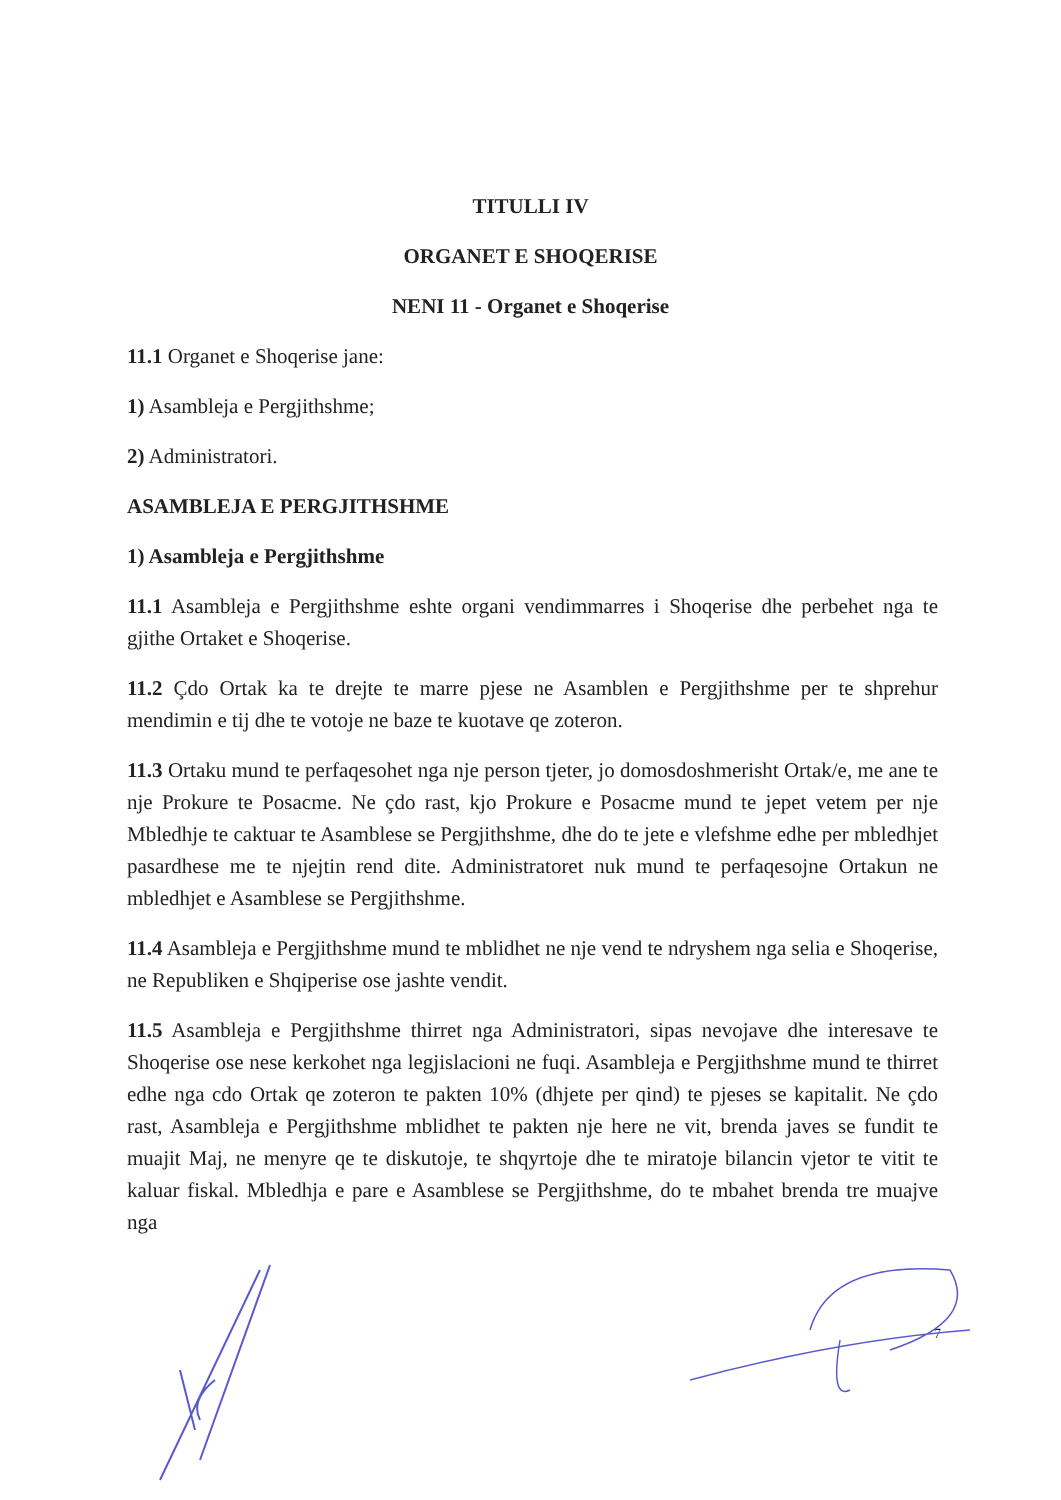TITULLI IV
ORGANET E SHOQERISE
NENI 11 - Organet e Shoqerise
11.1 Organet e Shoqerise jane:
1) Asambleja e Pergjithshme;
2) Administratori.
ASAMBLEJA E PERGJITHSHME
1) Asambleja e Pergjithshme
11.1 Asambleja e Pergjithshme eshte organi vendimmarres i Shoqerise dhe perbehet nga te gjithe Ortaket e Shoqerise.
11.2 Çdo Ortak ka te drejte te marre pjese ne Asamblen e Pergjithshme per te shprehur mendimin e tij dhe te votoje ne baze te kuotave qe zoteron.
11.3 Ortaku mund te perfaqesohet nga nje person tjeter, jo domosdoshmerisht Ortak/e, me ane te nje Prokure te Posacme. Ne çdo rast, kjo Prokure e Posacme mund te jepet vetem per nje Mbledhje te caktuar te Asamblese se Pergjithshme, dhe do te jete e vlefshme edhe per mbledhjet pasardhese me te njejtin rend dite. Administratoret nuk mund te perfaqesojne Ortakun ne mbledhjet e Asamblese se Pergjithshme.
11.4 Asambleja e Pergjithshme mund te mblidhet ne nje vend te ndryshem nga selia e Shoqerise, ne Republiken e Shqiperise ose jashte vendit.
11.5 Asambleja e Pergjithshme thirret nga Administratori, sipas nevojave dhe interesave te Shoqerise ose nese kerkohet nga legjislacioni ne fuqi. Asambleja e Pergjithshme mund te thirret edhe nga cdo Ortak qe zoteron te pakten 10% (dhjete per qind) te pjeses se kapitalit. Ne çdo rast, Asambleja e Pergjithshme mblidhet te pakten nje here ne vit, brenda javes se fundit te muajit Maj, ne menyre qe te diskutoje, te shqyrtoje dhe te miratoje bilancin vjetor te vitit te kaluar fiskal. Mbledhja e pare e Asamblese se Pergjithshme, do te mbahet brenda tre muajve nga
7